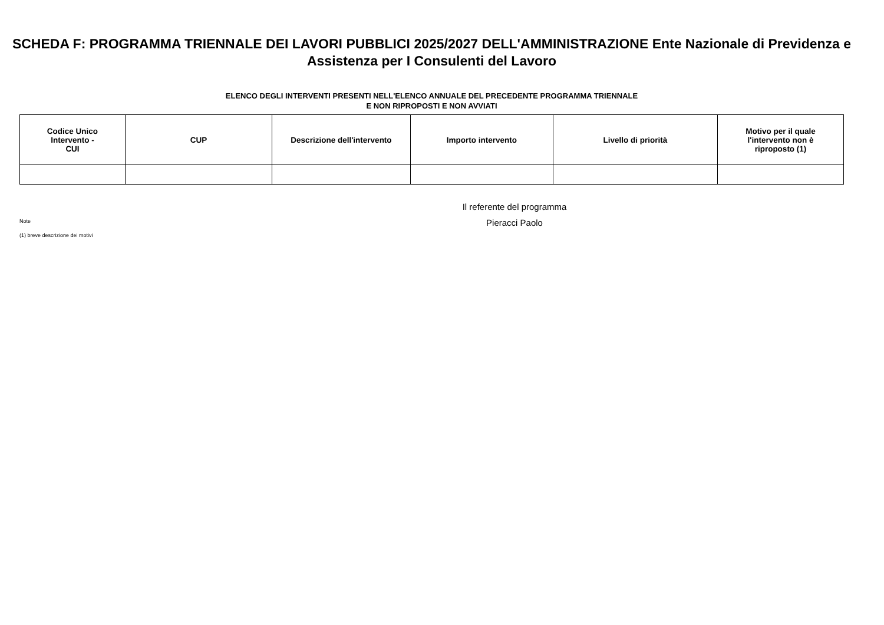SCHEDA F: PROGRAMMA TRIENNALE DEI LAVORI PUBBLICI 2025/2027 DELL'AMMINISTRAZIONE Ente Nazionale di Previdenza e Assistenza per I Consulenti del Lavoro
ELENCO DEGLI INTERVENTI PRESENTI NELL'ELENCO ANNUALE DEL PRECEDENTE PROGRAMMA TRIENNALE
E NON RIPROPOSTI E NON AVVIATI
| Codice Unico Intervento - CUI | CUP | Descrizione dell'intervento | Importo intervento | Livello di priorità | Motivo per il quale l'intervento non è riproposto (1) |
| --- | --- | --- | --- | --- | --- |
Note
(1) breve descrizione dei motivi
Il referente del programma
Pieracci Paolo